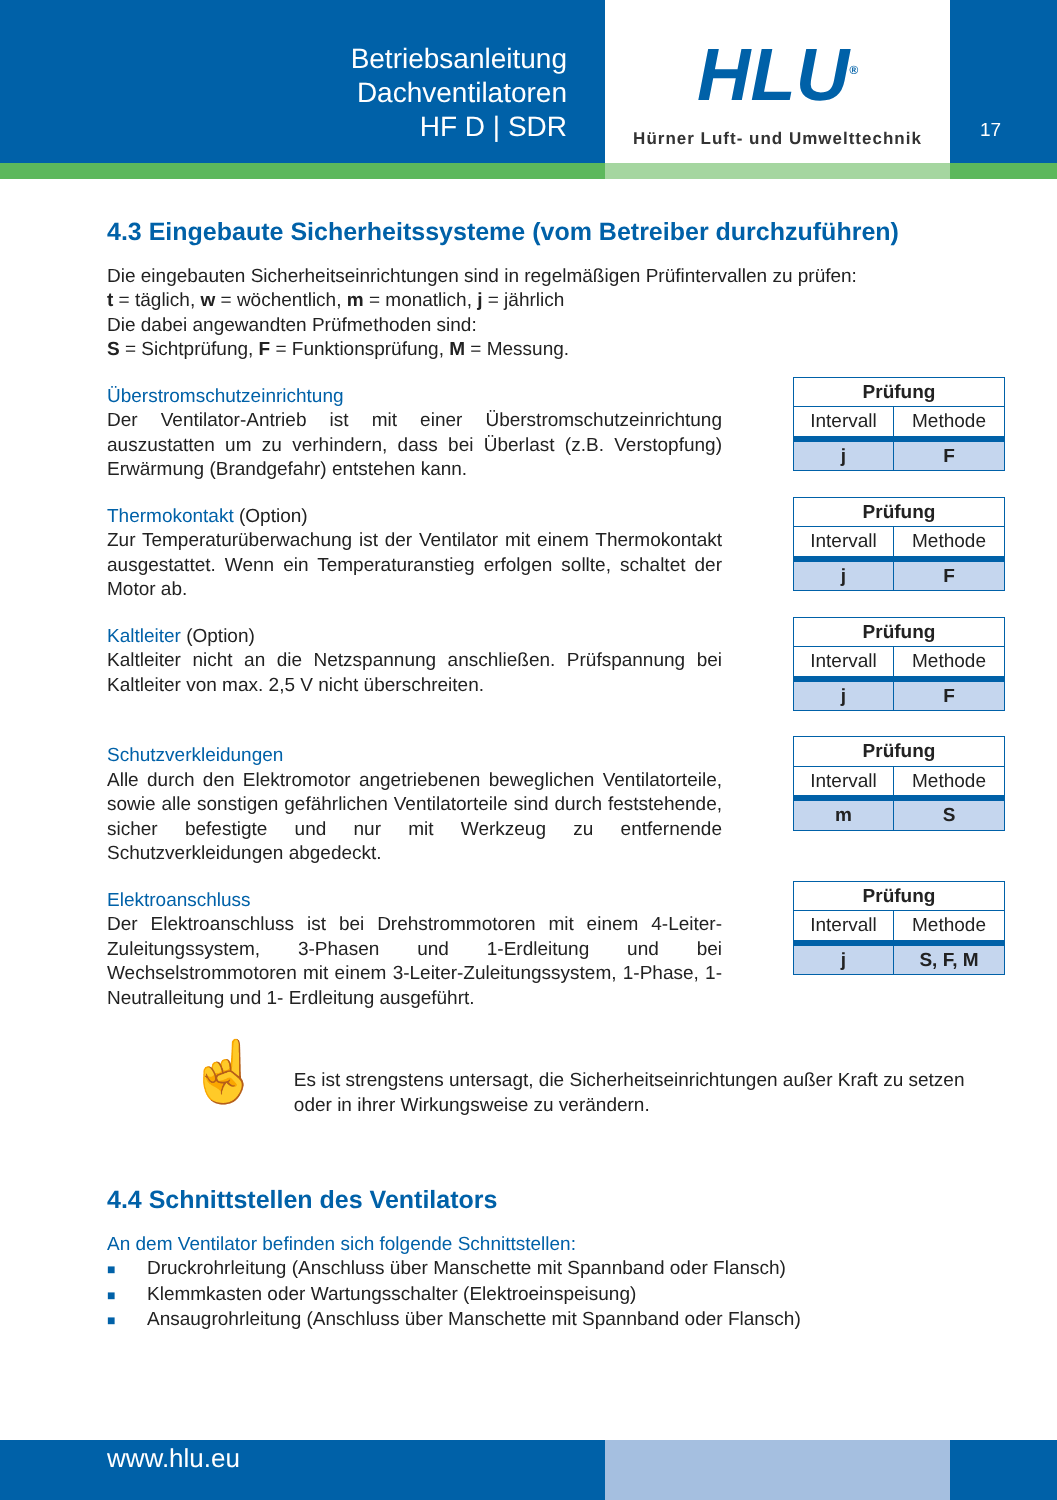Betriebsanleitung
Dachventilatoren
HF D | SDR
HLU<sup>®</sup>
Hürner Luft- und Umwelttechnik
17
4.3 Eingebaute Sicherheitssysteme (vom Betreiber durchzuführen)
Die eingebauten Sicherheitseinrichtungen sind in regelmäßigen Prüfintervallen zu prüfen:
t = täglich, w = wöchentlich, m = monatlich, j = jährlich
Die dabei angewandten Prüfmethoden sind:
S = Sichtprüfung, F = Funktionsprüfung, M = Messung.
Überstromschutzeinrichtung
Der Ventilator-Antrieb ist mit einer Überstromschutzeinrichtung auszustatten um zu verhindern, dass bei Überlast (z.B. Verstopfung) Erwärmung (Brandgefahr) entstehen kann.
| Prüfung | |
| --- | --- |
| Intervall | Methode |
| j | F |
Thermokontakt (Option)
Zur Temperaturüberwachung ist der Ventilator mit einem Thermokontakt ausgestattet. Wenn ein Temperaturanstieg erfolgen sollte, schaltet der Motor ab.
| Prüfung | |
| --- | --- |
| Intervall | Methode |
| j | F |
Kaltleiter (Option)
Kaltleiter nicht an die Netzspannung anschließen. Prüfspannung bei Kaltleiter von max. 2,5 V nicht überschreiten.
| Prüfung | |
| --- | --- |
| Intervall | Methode |
| j | F |
Schutzverkleidungen
Alle durch den Elektromotor angetriebenen beweglichen Ventilatorteile, sowie alle sonstigen gefährlichen Ventilatorteile sind durch feststehende, sicher befestigte und nur mit Werkzeug zu entfernende Schutzverkleidungen abgedeckt.
| Prüfung | |
| --- | --- |
| Intervall | Methode |
| m | S |
Elektroanschluss
Der Elektroanschluss ist bei Drehstrommotoren mit einem 4-Leiter-Zuleitungssystem, 3-Phasen und 1-Erdleitung und bei Wechselstrommotoren mit einem 3-Leiter-Zuleitungssystem, 1-Phase, 1-Neutralleitung und 1- Erdleitung ausgeführt.
| Prüfung | |
| --- | --- |
| Intervall | Methode |
| j | S, F, M |
☝
Es ist strengstens untersagt, die Sicherheitseinrichtungen außer Kraft zu setzen oder in ihrer Wirkungsweise zu verändern.
4.4 Schnittstellen des Ventilators
An dem Ventilator befinden sich folgende Schnittstellen:
■ Druckrohrleitung (Anschluss über Manschette mit Spannband oder Flansch)
■ Klemmkasten oder Wartungsschalter (Elektroeinspeisung)
■ Ansaugrohrleitung (Anschluss über Manschette mit Spannband oder Flansch)
www.hlu.eu